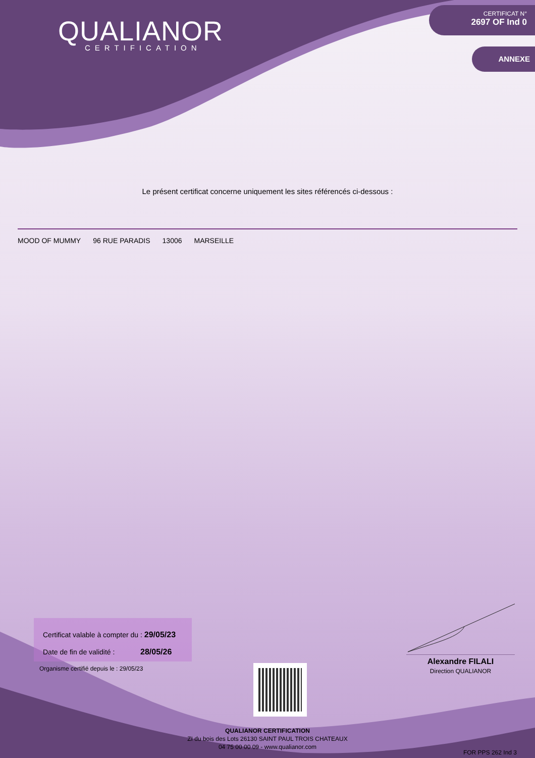QUALIANOR
CERTIFICATION
CERTIFICAT N°
2697 OF Ind 0
ANNEXE
Le présent certificat concerne uniquement les sites référencés ci-dessous :
MOOD OF MUMMY 96 RUE PARADIS 13006 MARSEILLE
Certificat valable à compter du : 29/05/23
Date de fin de validité : 28/05/26
Organisme certifié depuis le : 29/05/23
Alexandre FILALI
Direction QUALIANOR
QUALIANOR CERTIFICATION
ZI du bois des Lots 26130 SAINT PAUL TROIS CHATEAUX
04 75 00 00 09 - www.qualianor.com
FOR PPS 262 Ind 3